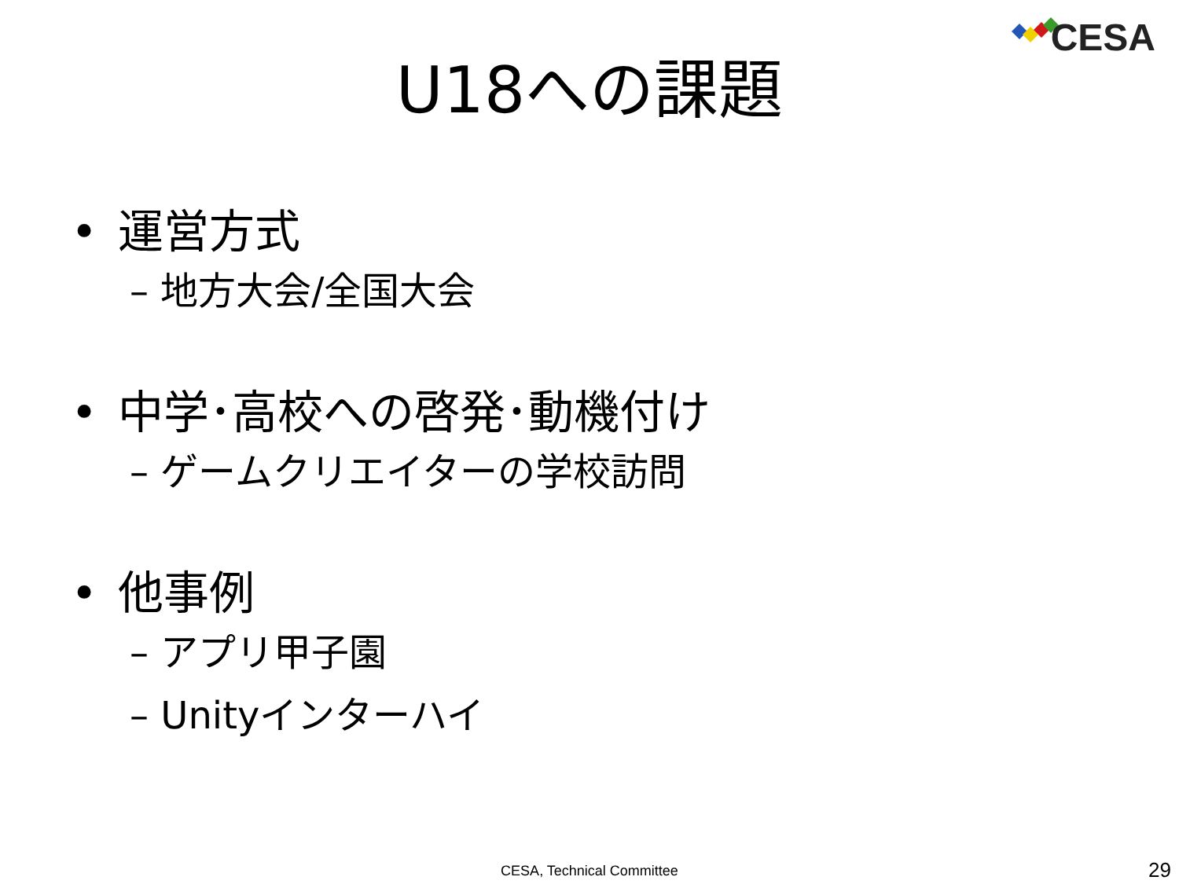CESA
U18への課題
• 運営方式
– 地方大会/全国大会
• 中学･高校への啓発･動機付け
– ゲームクリエイターの学校訪問
• 他事例
– アプリ甲子園
– Unityインターハイ
CESA, Technical Committee 29